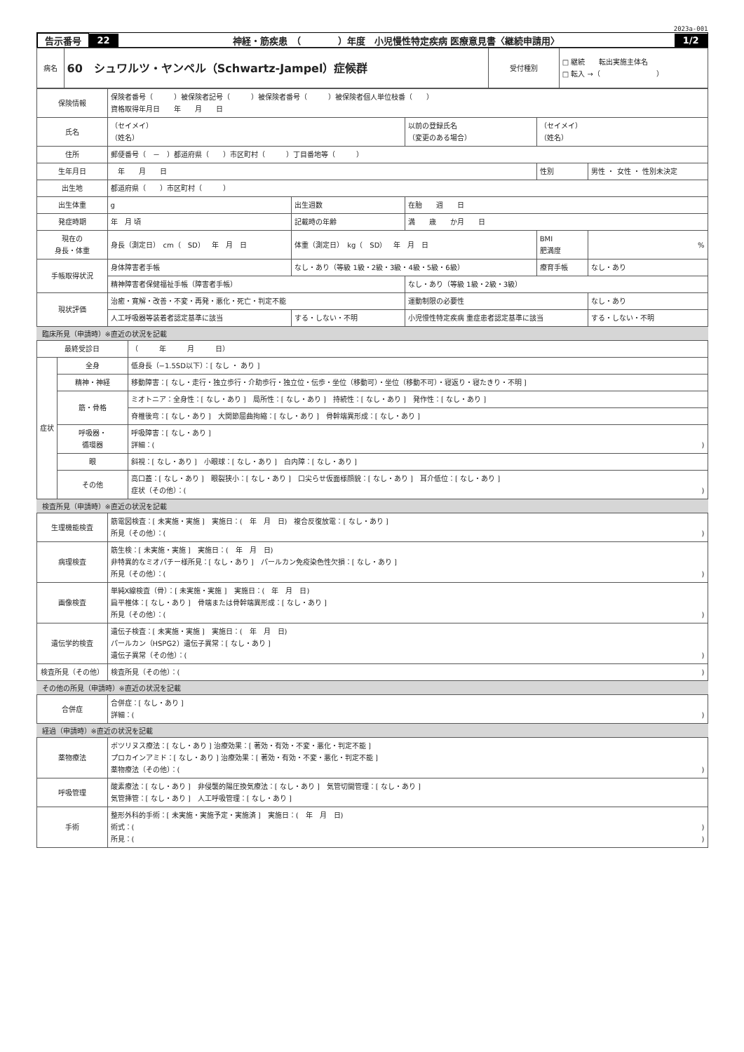2023a-001
告示番号 22 神経・筋疾患　（　　　　）年度　小児慢性特定疾病 医療意見書〈継続申請用〉 1/2
| 病名 | 60 シュワルツ・ヤンペル（Schwartz-Jampel）症候群 | 受付種別 | □ 継続 転出実施主体名 □ 転入 →（ ） |
| 保険情報 | 保険者番号（ ）被保険者記号（ ）被保険者番号（ ）被保険者個人単位枝番（ ） 資格取得年月日 年 月 日 | | | | |
| 氏名 | （セイメイ） （姓名） | | 以前の登録氏名 （変更のある場合） | （セイメイ） （姓名） | |
| 住所 | 郵便番号（ － ）都道府県（ ）市区町村（ ）丁目番地等（ ） | | | | |
| 生年月日 | 年 月 日 | | | 性別 | 男性 ・ 女性 ・ 性別未決定 |
| 出生地 | 都道府県（ ）市区町村（ ） | | | | |
| 出生体重 | g | 出生週数 | 在胎 週 日 | | |
| 発症時期 | 年 月 頃 | 記載時の年齢 | 満 歳 か月 日 | | |
| 現在の 身長・体重 | 身長（測定日） cm（ SD） 年 月 日 | 体重（測定日） kg（ SD） 年 月 日 | | BMI 肥満度 | % |
| 手帳取得状況 | 身体障害者手帳 | なし・あり（等級 1級・2級・3級・4級・5級・6級） | | 療育手帳 | なし・あり |
| | 精神障害者保健福祉手帳（障害者手帳） | | なし・あり（等級 1級・2級・3級） | | |
| 現状評価 | 治癒・寛解・改善・不変・再発・悪化・死亡・判定不能 | | 運動制限の必要性 | | なし・あり |
| | 人工呼吸器等装着者認定基準に該当 | する・しない・不明 | 小児慢性特定疾病 重症患者認定基準に該当 | | する・しない・不明 |
臨床所見（申請時）※直近の状況を記載
| 最終受診日 | | （ 年 月 日） |
| 症状 | 全身 | 低身長（−1.5SD以下）：[ なし ・ あり ] |
| | 精神・神経 | 移動障害：[ なし・走行・独立歩行・介助歩行・独立位・伝歩・坐位（移動可）・坐位（移動不可）・寝返り・寝たきり・不明 ] |
| | 筋・骨格 | ミオトニア：全身性：[ なし・あり ] 局所性：[ なし・あり ] 持続性：[ なし・あり ] 発作性：[ なし・あり ] |
| | | 脊椎後弯：[ なし・あり ] 大関節屈曲拘縮：[ なし・あり ] 骨幹端異形成：[ なし・あり ] |
| | 呼吸器・ 循環器 | 呼吸障害：[ なし・あり ] 詳細：( ) |
| | 眼 | 斜視：[ なし・あり ] 小眼球：[ なし・あり ] 白内障：[ なし・あり ] |
| | その他 | 高口蓋：[ なし・あり ] 眼裂狭小：[ なし・あり ] 口尖らせ仮面様顔貌：[ なし・あり ] 耳介低位：[ なし・あり ] 症状（その他）：( ) |
検査所見（申請時）※直近の状況を記載
| 生理機能検査 | 筋電図検査：[ 未実施・実施 ] 実施日：( 年 月 日) 複合反復放電：[ なし・あり ] 所見（その他）：( ) |
| 病理検査 | 筋生検：[ 未実施・実施 ] 実施日：( 年 月 日) 非特異的なミオパチー様所見：[ なし・あり ] パールカン免疫染色性欠損：[ なし・あり ] 所見（その他）：( ) |
| 画像検査 | 単純X線検査（骨）：[ 未実施・実施 ] 実施日：( 年 月 日) 扁平椎体：[ なし・あり ] 骨端または骨幹端異形成：[ なし・あり ] 所見（その他）：( ) |
| 遺伝学的検査 | 遺伝子検査：[ 未実施・実施 ] 実施日：( 年 月 日) パールカン（HSPG2）遺伝子異常：[ なし・あり ] 遺伝子異常（その他）：( ) |
| 検査所見（その他） | 検査所見（その他）：( ) |
その他の所見（申請時）※直近の状況を記載
| 合併症 | 合併症：[ なし・あり ] 詳細：( ) |
経過（申請時）※直近の状況を記載
| 薬物療法 | ボツリヌス療法：[ なし・あり ] 治療効果：[ 著効・有効・不変・悪化・判定不能 ] プロカインアミド：[ なし・あり ] 治療効果：[ 著効・有効・不変・悪化・判定不能 ] 薬物療法（その他）：( ) |
| 呼吸管理 | 酸素療法：[ なし・あり ] 非侵襲的陽圧換気療法：[ なし・あり ] 気管切開管理：[ なし・あり ] 気管挿管：[ なし・あり ] 人工呼吸管理：[ なし・あり ] |
| 手術 | 整形外科的手術：[ 未実施・実施予定・実施済 ] 実施日：( 年 月 日) 術式：( ) 所見：( ) |